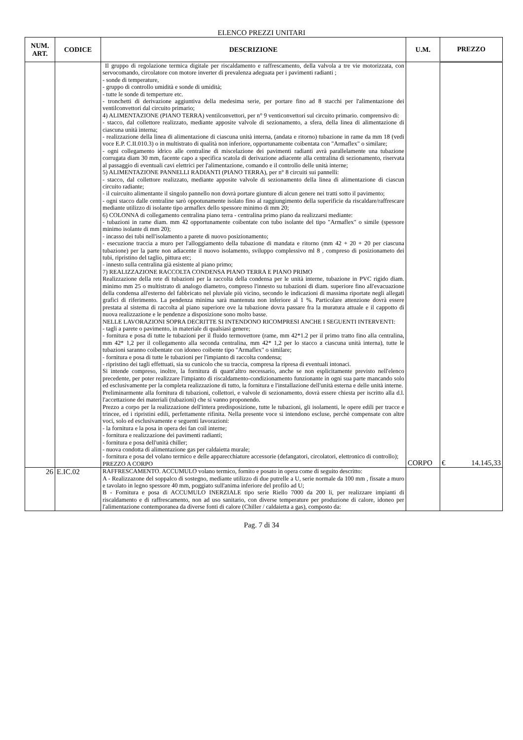ELENCO PREZZI UNITARI
| NUM. ART. | CODICE | DESCRIZIONE | U.M. | PREZZO |
| --- | --- | --- | --- | --- |
| | | Il gruppo di regolazione termica digitale per riscaldamento e raffrescamento, della valvola a tre vie motorizzata, con servocomando, circolatore con motore inverter di prevalenza adeguata per i pavimenti radianti ; - sonde di temperature, - gruppo di controllo umidità e sonde di umidità; - tutte le sonde di temperture etc. - tronchetti di derivazione aggiuntiva della medesima serie, per portare fino ad 8 stacchi per l'alimentazione dei ventilconvettori dal circuito primario; 4) ALIMENTAZIONE (PIANO TERRA) ventilconvettori, per n° 9 venticonvettori sul circuito primario. comprensivo di: - stacco, dal collettore realizzato, mediante apposite valvole di sezionamento, a sfera, della linea di alimentazione di ciascuna unità interna; - realizzazione della linea di alimentazione di ciascuna unità interna, (andata e ritorno) tubazione in rame da mm 18 (vedi voce E.P. C.II.010.3) o in multistrato di qualità non inferiore, opportunamente coibentata con "Armaflex" o similare; - ogni collegamento idrico alle centraline di miscelazione dei pavimenti radianti avrà parallelamente una tubazione corrugata diam 30 mm, facente capo a specifica scatola di derivazione adiacente alla centralina di sezionamento, riservata al passaggio di eventuali cavi elettrici per l'alimentazione, comando e il controllo delle unità interne; 5) ALIMENTAZIONE PANNELLI RADIANTI (PIANO TERRA), per n° 8 circuiti sui pannelli: - stacco, dal collettore realizzato, mediante apposite valvole di sezionamento della linea di alimentazione di ciascun circuito radiante; - il cuircuito alimentante il singolo pannello non dovrà portare giunture di alcun genere nei tratti sotto il pavimento; - ogni stacco dalle centraline sarò oppotunamente isolato fino al raggiungimento della superificie da riscaldare/raffrescare mediante utilizzo di isolante tipo armaflex dello spessore minimo di mm 20; 6) COLONNA di collegamento centralina piano terra - centralina primo piano da realizzarsi mediante: - tubazioni in rame diam. mm 42 opportunamente coibentate con tubo isolante del tipo "Armaflex" o simile (spessore minimo isolante di mm 20); - incasso dei tubi nell'isolamento a parete di nuovo posizionamento; - esecuzione traccia a muro per l'alloggiamento della tubazione di mandata e ritorno (mm 42 + 20 + 20 per ciascuna tubazione) per la parte non adiacente il nuovo isolamento, sviluppo complessivo ml 8 , compreso di posizionameto dei tubi, ripristino del taglio, pittura etc; - innesto sulla centralina già esistente al piano primo; 7) REALIZZAZIONE RACCOLTA CONDENSA PIANO TERRA E PIANO PRIMO Realizzazione della rete di tubazioni per la raccolta della condensa per le unità interne, tubazione in PVC rigido diam. minimo mm 25 o multistrato di analogo diametro, compreso l'innesto su tubazioni di diam. superiore fino all'evacuazione della condensa all'esterno del fabbricato nel pluviale più vicino, secondo le indicazioni di massima riportate negli allegati grafici di riferimento. La pendenza minima sarà mantenuta non inferiore al 1 %. Particolare attenzione dovrà essere prestata al sistema di raccolta al piano superiore ove la tubazione dovra passare fra la muratura attuale e il cappotto di nuova realizzazione e le pendenze a disposizione sono molto basse. NELLE LAVORAZIONI SOPRA DECRITTE SI INTENDONO RICOMPRESI ANCHE I SEGUENTI INTERVENTI: - tagli a parete o pavimento, in materiale di qualsiasi genere; - fornitura e posa di tutte le tubazioni per il fluido termovettore (rame, mm 42*1.2 per il primo tratto fino alla centralina, mm 42* 1,2 per il collegamento alla seconda centralina, mm 42* 1,2 per lo stacco a ciascuna unità interna), tutte le tubazioni saranno coibentate con idoneo coibente tipo "Armaflex" o similare; - fornitura e posa di tutte le tubazioni per l'impianto di raccolta condensa; - ripristino dei tagli effettuati, sia su cunicolo che su traccia, compresa la ripresa di eventuali intonaci. Si intende compreso, inoltre, la fornitura di quant'altro necessario, anche se non esplicitamente previsto nell'elenco precedente, per poter realizzare l'impianto di riscaldamento-condizionamento funzionante in ogni sua parte mancando solo ed esclusivamente per la completa realizzazione di tutto, la fornitura e l'installazione dell'unità esterna e delle unità interne. Preliminarmente alla fornitura di tubazioni, collettori, e valvole di sezionamento, dovrà essere chiesta per iscritto alla d.l. l'accettazione dei materiali (tubazioni) che si vanno proponendo. Prezzo a corpo per la realizzazione dell'intera predisposizione, tutte le tubazioni, gli isolamenti, le opere edili per tracce e trincee, ed i ripristini edili, perfettamente rifinita. Nella presente voce si intendono escluse, perchè compensate con altre voci, solo ed esclusivamente e seguenti lavorazioni: - la fornitura e la posa in opera dei fan coil interne; - fornitura e realizzazione dei pavimenti radianti; - fornitura e posa dell'unità chiller; - nuova condotta di alimentazione gas per caldaietta murale; - fornitura e posa del volano termico e delle apparecchiature accessorie (defangatori, circolatori, elettronico di controllo); PREZZO A CORPO | CORPO | € 14.145,33 |
| 26 | E.IC.02 | RAFFRESCAMENTO. ACCUMULO volano termico, fornito e posato in opera come di seguito descritto: A - Realizzazone del soppalco di sostegno, mediante utilizzo di due putrelle a U, serie normale da 100 mm , fissate a muro e tavolato in legno spessore 40 mm, poggiato sull'anima inferiore del profilo ad U; B - Fornitura e posa di ACCUMULO INERZIALE tipo serie Riello 7000 da 200 li, per realizzare impianti di riscaldamento e di raffrescamento, non ad uso sanitario, con diverse temperature per produzione di calore, idoneo per l'alimentazione contemporanea da diverse fonti di calore (Chiller / caldaietta a gas), composto da: | | |
Pag. 7 di 34